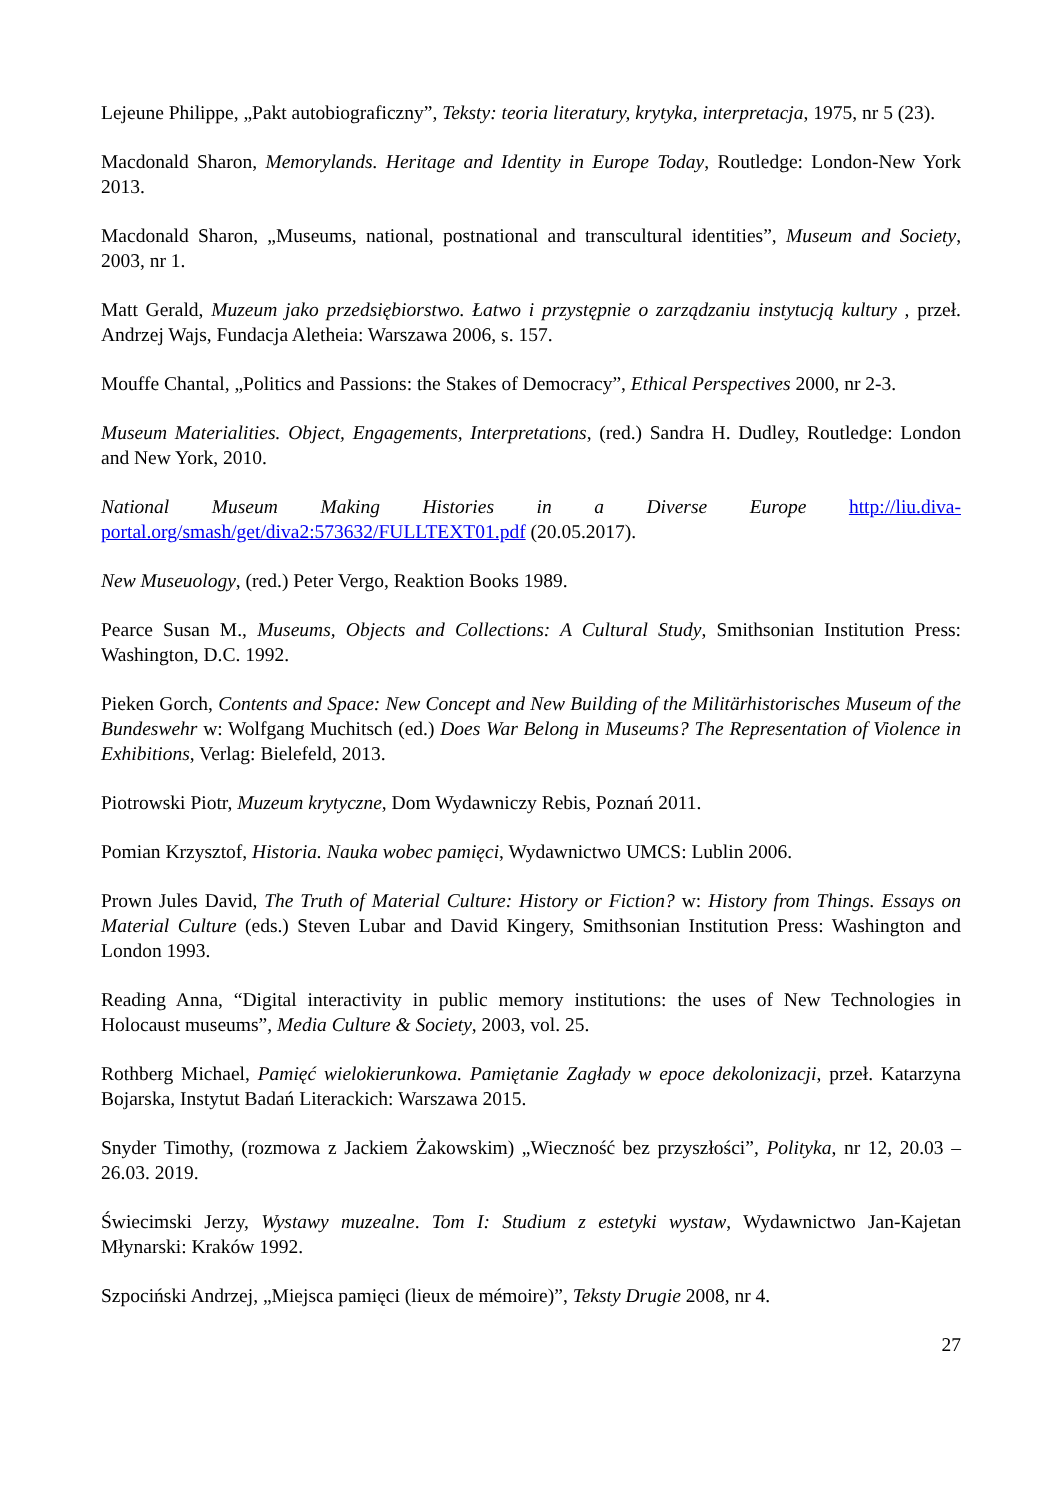Lejeune Philippe, „Pakt autobiograficzny”, Teksty: teoria literatury, krytyka, interpretacja, 1975, nr 5 (23).
Macdonald Sharon, Memorylands. Heritage and Identity in Europe Today, Routledge: London-New York 2013.
Macdonald Sharon, „Museums, national, postnational and transcultural identities”, Museum and Society, 2003, nr 1.
Matt Gerald, Muzeum jako przedsiębiorstwo. Łatwo i przystępnie o zarządzaniu instytucją kultury , przeł. Andrzej Wajs, Fundacja Aletheia: Warszawa 2006, s. 157.
Mouffe Chantal, „Politics and Passions: the Stakes of Democracy”, Ethical Perspectives 2000, nr 2-3.
Museum Materialities. Object, Engagements, Interpretations, (red.) Sandra H. Dudley, Routledge: London and New York, 2010.
National Museum Making Histories in a Diverse Europe http://liu.diva-portal.org/smash/get/diva2:573632/FULLTEXT01.pdf (20.05.2017).
New Museuology, (red.) Peter Vergo, Reaktion Books 1989.
Pearce Susan M., Museums, Objects and Collections: A Cultural Study, Smithsonian Institution Press: Washington, D.C. 1992.
Pieken Gorch, Contents and Space: New Concept and New Building of the Militärhistorisches Museum of the Bundeswehr w: Wolfgang Muchitsch (ed.) Does War Belong in Museums? The Representation of Violence in Exhibitions, Verlag: Bielefeld, 2013.
Piotrowski Piotr, Muzeum krytyczne, Dom Wydawniczy Rebis, Poznań 2011.
Pomian Krzysztof, Historia. Nauka wobec pamięci, Wydawnictwo UMCS: Lublin 2006.
Prown Jules David, The Truth of Material Culture: History or Fiction? w: History from Things. Essays on Material Culture (eds.) Steven Lubar and David Kingery, Smithsonian Institution Press: Washington and London 1993.
Reading Anna, “Digital interactivity in public memory institutions: the uses of New Technologies in Holocaust museums”, Media Culture & Society, 2003, vol. 25.
Rothberg Michael, Pamięć wielokierunkowa. Pamiętanie Zagłady w epoce dekolonizacji, przeł. Katarzyna Bojarska, Instytut Badań Literackich: Warszawa 2015.
Snyder Timothy, (rozmowa z Jackiem Żakowskim) „Wieczność bez przyszłości”, Polityka, nr 12, 20.03 – 26.03. 2019.
Świecimski Jerzy, Wystawy muzealne. Tom I: Studium z estetyki wystaw, Wydawnictwo Jan-Kajetan Młynarski: Kraków 1992.
Szpociński Andrzej, „Miejsca pamięci (lieux de mémoire)”, Teksty Drugie 2008, nr 4.
27